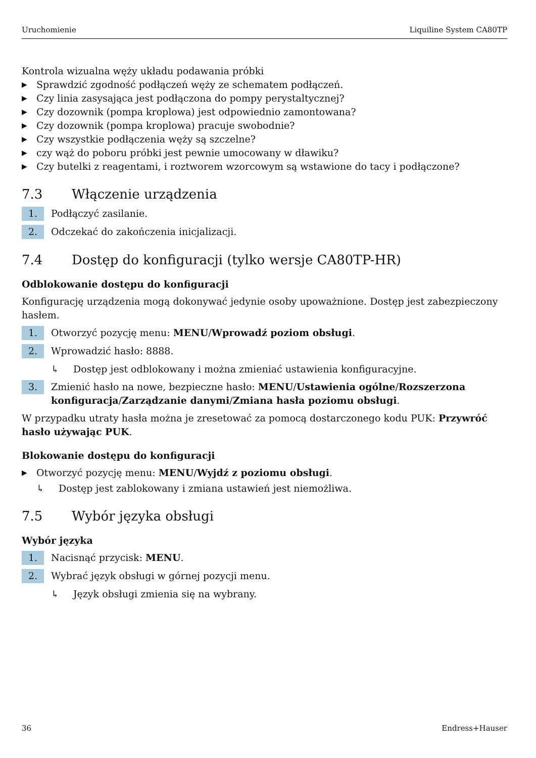Uruchomienie Liquiline System CA80TP
Kontrola wizualna węży układu podawania próbki
▶ Sprawdzić zgodność podłączeń węży ze schematem podłączeń.
▶ Czy linia zasysająca jest podłączona do pompy perystaltycznej?
▶ Czy dozownik (pompa kroplowa) jest odpowiednio zamontowana?
▶ Czy dozownik (pompa kroplowa) pracuje swobodnie?
▶ Czy wszystkie podłączenia węży są szczelne?
▶ czy wąż do poboru próbki jest pewnie umocowany w dławiku?
▶ Czy butelki z reagentami, i roztworem wzorcowym są wstawione do tacy i podłączone?
7.3 Włączenie urządzenia
1. Podłączyć zasilanie.
2. Odczekać do zakończenia inicjalizacji.
7.4 Dostęp do konfiguracji (tylko wersje CA80TP-HR)
Odblokowanie dostępu do konfiguracji
Konfigurację urządzenia mogą dokonywać jedynie osoby upoważnione. Dostęp jest zabezpieczony hasłem.
1. Otworzyć pozycję menu: MENU/Wprowadź poziom obsługi.
2. Wprowadzić hasło: 8888.
↳ Dostęp jest odblokowany i można zmieniać ustawienia konfiguracyjne.
3. Zmienić hasło na nowe, bezpieczne hasło: MENU/Ustawienia ogólne/Rozszerzona konfiguracja/Zarządzanie danymi/Zmiana hasła poziomu obsługi.
W przypadku utraty hasła można je zresetować za pomocą dostarczonego kodu PUK: Przywróć hasło używając PUK.
Blokowanie dostępu do konfiguracji
▶ Otworzyć pozycję menu: MENU/Wyjdź z poziomu obsługi.
↳ Dostęp jest zablokowany i zmiana ustawień jest niemożliwa.
7.5 Wybór języka obsługi
Wybór języka
1. Nacisnąć przycisk: MENU.
2. Wybrać język obsługi w górnej pozycji menu.
↳ Język obsługi zmienia się na wybrany.
36 Endress+Hauser